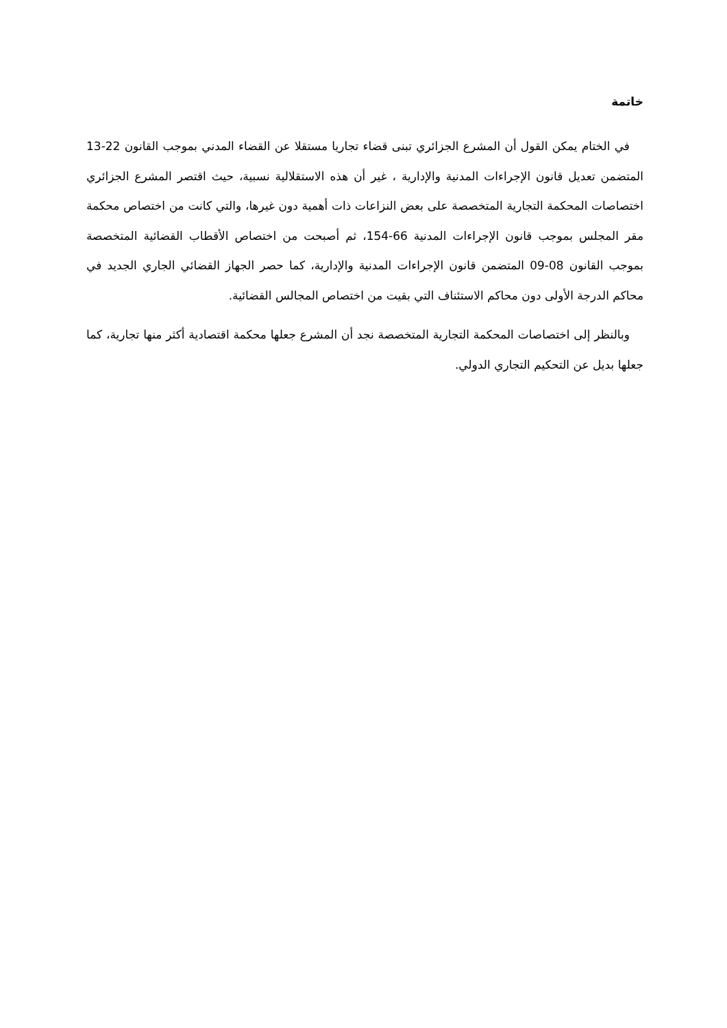خاتمة
في الختام يمكن القول أن المشرع الجزائري تبنى قضاء تجاريا مستقلا عن القضاء المدني بموجب القانون 22-13 المتضمن تعديل قانون الإجراءات المدنية والإدارية ، غير أن هذه الاستقلالية نسبية، حيث اقتصر المشرع الجزائري اختصاصات المحكمة التجارية المتخصصة على بعض النزاعات ذات أهمية دون غيرها، والتي كانت من اختصاص محكمة مقر المجلس بموجب قانون الإجراءات المدنية 66-154، ثم أصبحت من اختصاص الأقطاب القضائية المتخصصة بموجب القانون 08-09 المتضمن قانون الإجراءات المدنية والإدارية، كما حصر الجهاز القضائي الجاري الجديد في محاكم الدرجة الأولى دون محاكم الاستئناف التي بقيت من اختصاص المجالس القضائية.
وبالنظر إلى اختصاصات المحكمة التجارية المتخصصة نجد أن المشرع جعلها محكمة اقتصادية أكثر منها تجارية، كما جعلها بديل عن التحكيم التجاري الدولي.